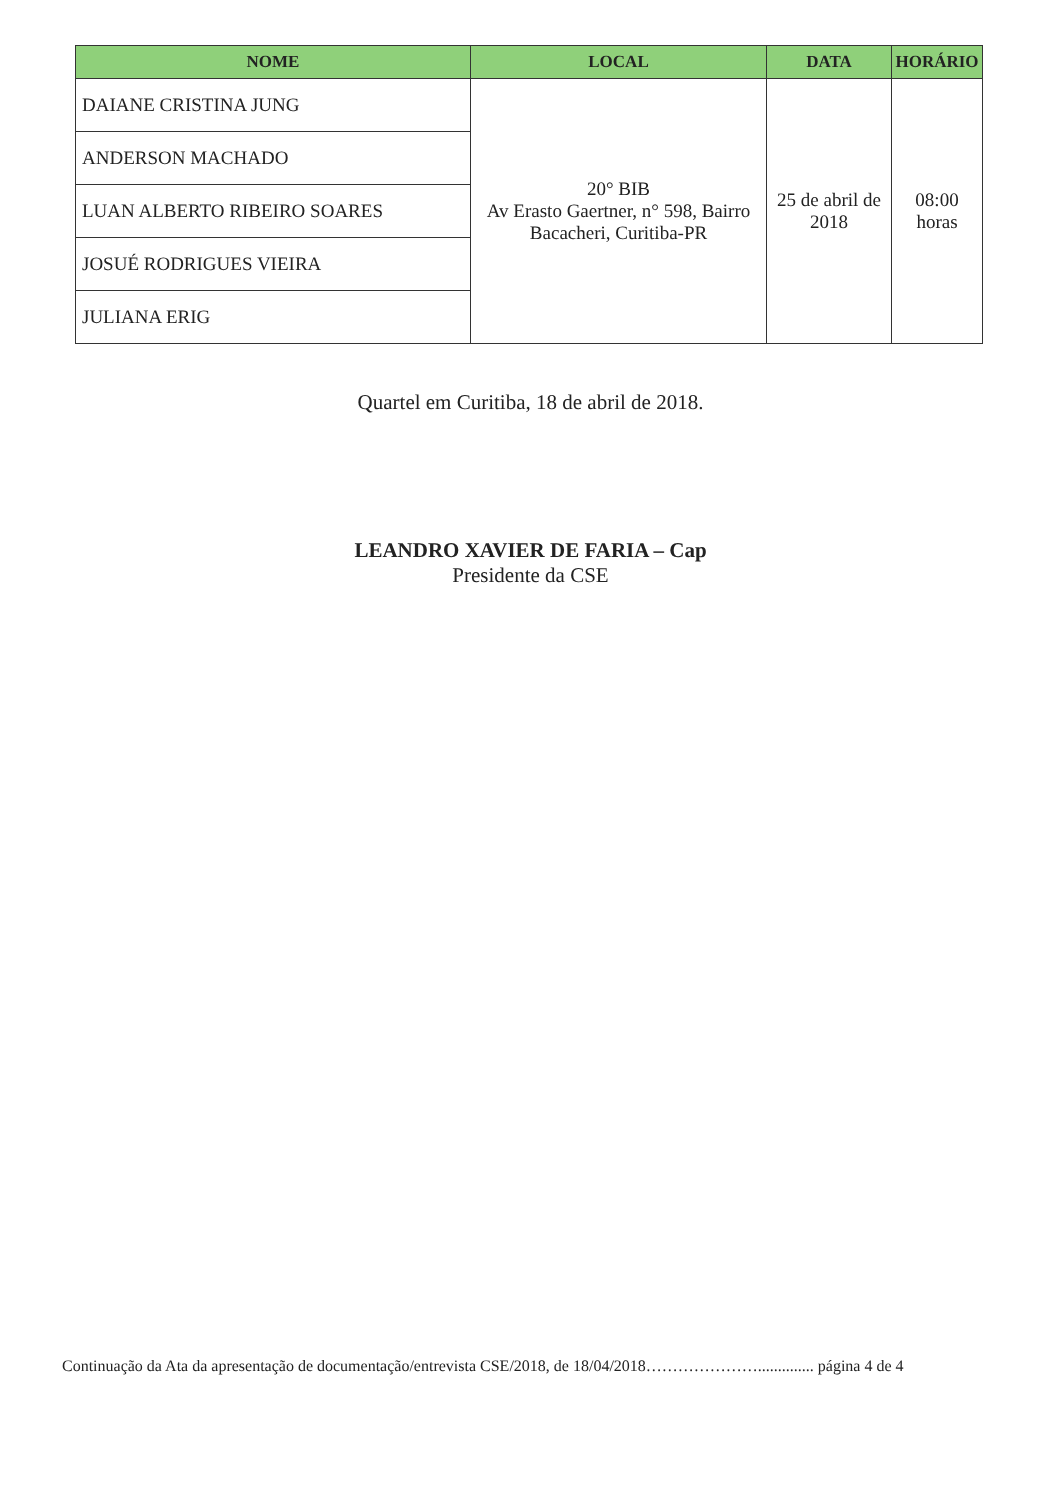| NOME | LOCAL | DATA | HORÁRIO |
| --- | --- | --- | --- |
| DAIANE CRISTINA JUNG | 20° BIB Av Erasto Gaertner, n° 598, Bairro Bacacheri, Curitiba-PR | 25 de abril de 2018 | 08:00 horas |
| ANDERSON MACHADO | | | |
| LUAN ALBERTO RIBEIRO SOARES | | | |
| JOSUÉ RODRIGUES VIEIRA | | | |
| JULIANA ERIG | | | |
Quartel em Curitiba, 18 de abril de 2018.
LEANDRO XAVIER DE FARIA – Cap
Presidente da CSE
Continuação da Ata da apresentação de documentação/entrevista CSE/2018, de 18/04/2018………………….............. página 4 de 4